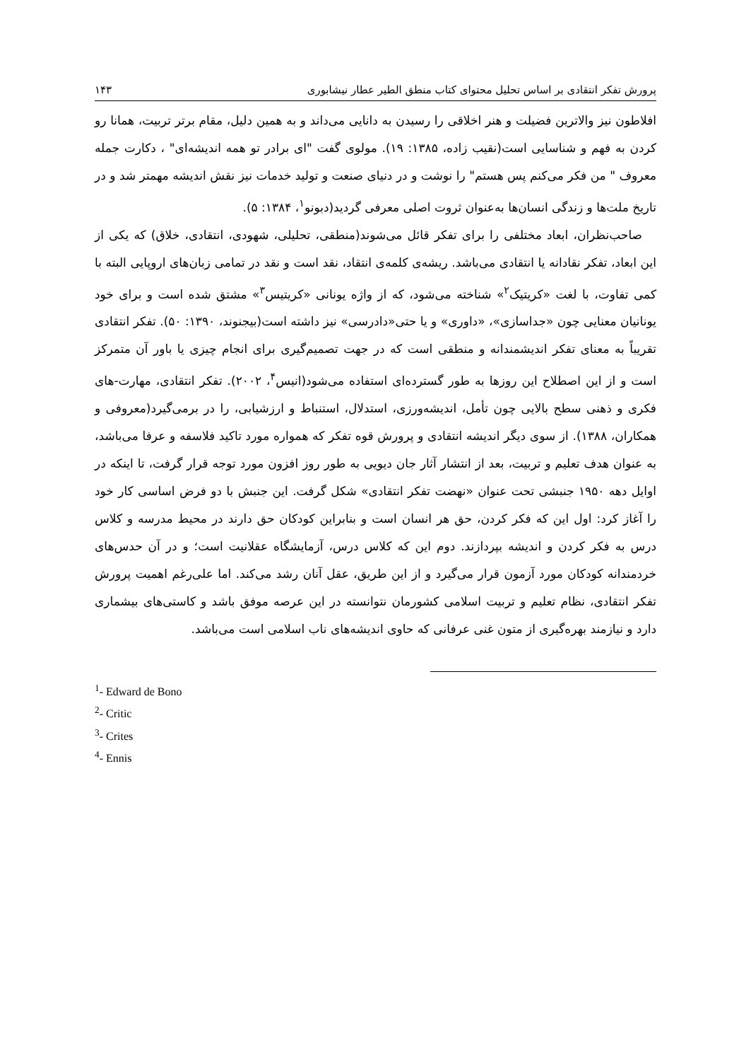پرورش تفکر انتقادی بر اساس تحلیل محتوای کتاب منطق الطیر عطار نیشابوری ۱۴۳
افلاطون نیز والاترین فضیلت و هنر اخلاقی را رسیدن به دانایی می‌داند و به همین دلیل، مقام برتر تربیت، همانا رو کردن به فهم و شناسایی است(نقیب زاده، ۱۳۸۵: ۱۹). مولوی گفت "ای برادر تو همه اندیشه‌ای" ، دکارت جمله معروف " من فکر می‌کنم پس هستم" را نوشت و در دنیای صنعت و تولید خدمات نیز نقش اندیشه مهمتر شد و در تاریخ ملت‌ها و زندگی انسان‌ها به‌عنوان ثروت اصلی معرفی گردید(دبونو<sup>۱</sup>، ۱۳۸۴: ۵).
صاحب‌نظران، ابعاد مختلفی را برای تفکر قائل می‌شوند(منطقی، تحلیلی، شهودی، انتقادی، خلاق) که یکی از این ابعاد، تفکر نقادانه یا انتقادی می‌باشد. ریشه‌ی کلمه‌ی انتقاد، نقد است و نقد در تمامی زبان‌های اروپایی البته با کمی تفاوت، با لغت «کریتیک<sup>۲</sup>» شناخته می‌شود، که از واژه یونانی «کریتیس<sup>۳</sup>» مشتق شده است و برای خود یونانیان معنایی چون «جداسازی»، «داوری» و یا حتی«دادرسی» نیز داشته است(بیجنوند، ۱۳۹۰: ۵۰). تفکر انتقادی تقریباً به معنای تفکر اندیشمندانه و منطقی است که در جهت تصمیم‌گیری برای انجام چیزی یا باور آن متمرکز است و از این اصطلاح این روزها به طور گسترده‌ای استفاده می‌شود(انیس<sup>۴</sup>، ۲۰۰۲). تفکر انتقادی، مهارت-های فکری و ذهنی سطح بالایی چون تأمل، اندیشه‌ورزی، استدلال، استنباط و ارزشیابی، را در برمی‌گیرد(معروفی و همکاران، ۱۳۸۸). از سوی دیگر اندیشه انتقادی و پرورش قوه تفکر که همواره مورد تاکید فلاسفه و عرفا می‌باشد، به عنوان هدف تعلیم و تربیت، بعد از انتشار آثار جان دیویی به طور روز افزون مورد توجه قرار گرفت، تا اینکه در اوایل دهه ۱۹۵۰ جنبشی تحت عنوان «نهضت تفکر انتقادی» شکل گرفت. این جنبش با دو فرض اساسی کار خود را آغاز کرد: اول این که فکر کردن، حق هر انسان است و بنابراین کودکان حق دارند در محیط مدرسه و کلاس درس به فکر کردن و اندیشه بپردازند. دوم این که کلاس درس، آزمایشگاه عقلانیت است؛ و در آن حدس‌های خردمندانه کودکان مورد آزمون قرار می‌گیرد و از این طریق، عقل آنان رشد می‌کند. اما علی‌رغم اهمیت پرورش تفکر انتقادی، نظام تعلیم و تربیت اسلامی کشورمان نتوانسته در این عرصه موفق باشد و کاستی‌های بیشماری دارد و نیازمند بهره‌گیری از متون غنی عرفانی که حاوی اندیشه‌های ناب اسلامی است می‌باشد.
<sup>1</sup>- Edward de Bono
<sup>2</sup>- Critic
<sup>3</sup>- Crites
<sup>4</sup>- Ennis